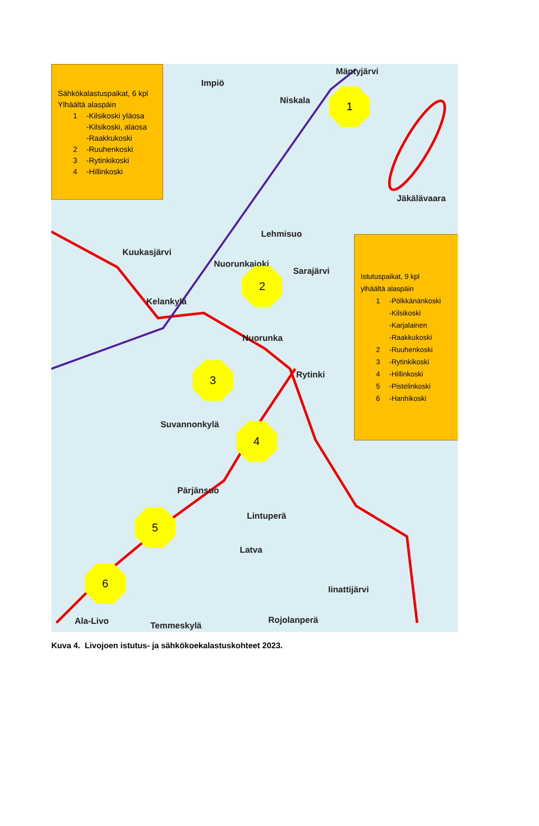Sähkökalastuspaikat, 6 kpl
Ylhäältä alaspäin
1 -Kilsikoski yläosa
-Kilsikoski, alaosa
-Raakkukoski
2 -Ruuhenkoski
3 -Rytinkikoski
4 -Hillinkoski
Impiö
Mäntyjärvi
Niskala
1
Jäkälävaara
Lehmisuo
Kuukasjärvi
Nuorunkajoki
Sarajärvi
2
Kelankylä
Nuorunka
3
Rytinki
Istutuspaikat, 9 kpl
ylhäältä alaspäin
1 -Pölkkänänkoski
-Kilsikoski
-Karjalainen
-Raakkukoski
2 -Ruuhenkoski
3 -Rytinkikoski
4 -Hillinkoski
5 -Pistelinkoski
6 -Hanhikoski
Suvannonkylä 4
Pärjänsuo
Lintuperä
5
Latva
6
Iinattijärvi
Ala-Livo Temmeskylä
Rojolanperä
Kuva 4. Livojoen istutus- ja sähkökoekalastuskohteet 2023.